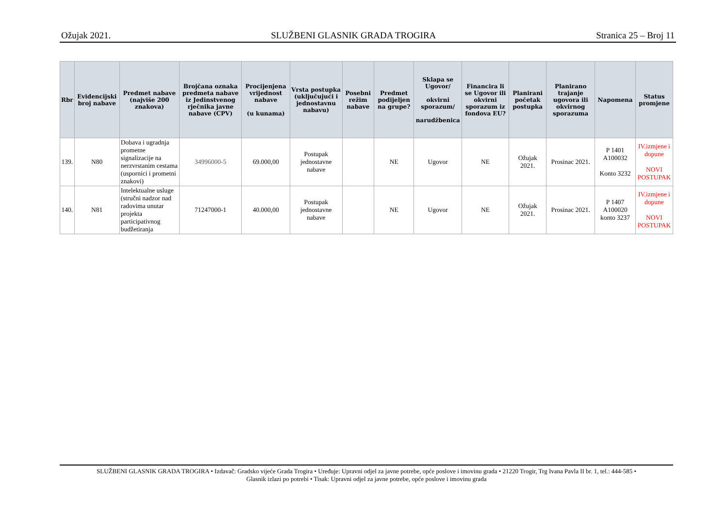Ožujak 2021. SLUŽBENI GLASNIK GRADA TROGIRA Stranica 25 – Broj 11
| Rbr | Evidencijski broj nabave | Predmet nabave (najviše 200 znakova) | Brojčana oznaka predmeta nabave iz Jedinstvenog rječnika javne nabave (CPV) | Procijenjena vrijednost nabave (u kunama) | Vrsta postupka (uključujući i jednostavnu nabavu) | Posebni režim nabave | Predmet podijeljen na grupe? | Sklapa se Ugovor/ okvirni sporazum/ narudžbenica | Financira li se Ugovor ili okvirni sporazum iz fondova EU? | Planirani početak postupka | Planirano trajanje ugovora ili okvirnog sporazuma | Napomena | Status promjene |
| --- | --- | --- | --- | --- | --- | --- | --- | --- | --- | --- | --- | --- | --- |
| 139. | N80 | Dobava i ugradnja prometne signalizacije na nerzvrstanim cestama (uspornici i prometni znakovi) | 34996000-5 | 69.000,00 | Postupak jednostavne nabave | | NE | Ugovor | NE | Ožujak 2021. | Prosinac 2021. | P 1401 A100032 Konto 3232 | IV.izmjene i dopune NOVI POSTUPAK |
| 140. | N81 | Intelektualne usluge (stručni nadzor nad radovima unutar projekta participativnog budžetiranja | 71247000-1 | 40.000,00 | Postupak jednostavne nabave | | NE | Ugovor | NE | Ožujak 2021. | Prosinac 2021. | P 1407 A100020 konto 3237 | IV.izmjene i dopune NOVI POSTUPAK |
SLUŽBENI GLASNIK GRADA TROGIRA • Izdavač: Gradsko vijeće Grada Trogira • Uređuje: Upravni odjel za javne potrebe, opće poslove i imovinu grada • 21220 Trogir, Trg Ivana Pavla II br. 1, tel.: 444-585 •
Glasnik izlazi po potrebi • Tisak: Upravni odjel za javne potrebe, opće poslove i imovinu grada